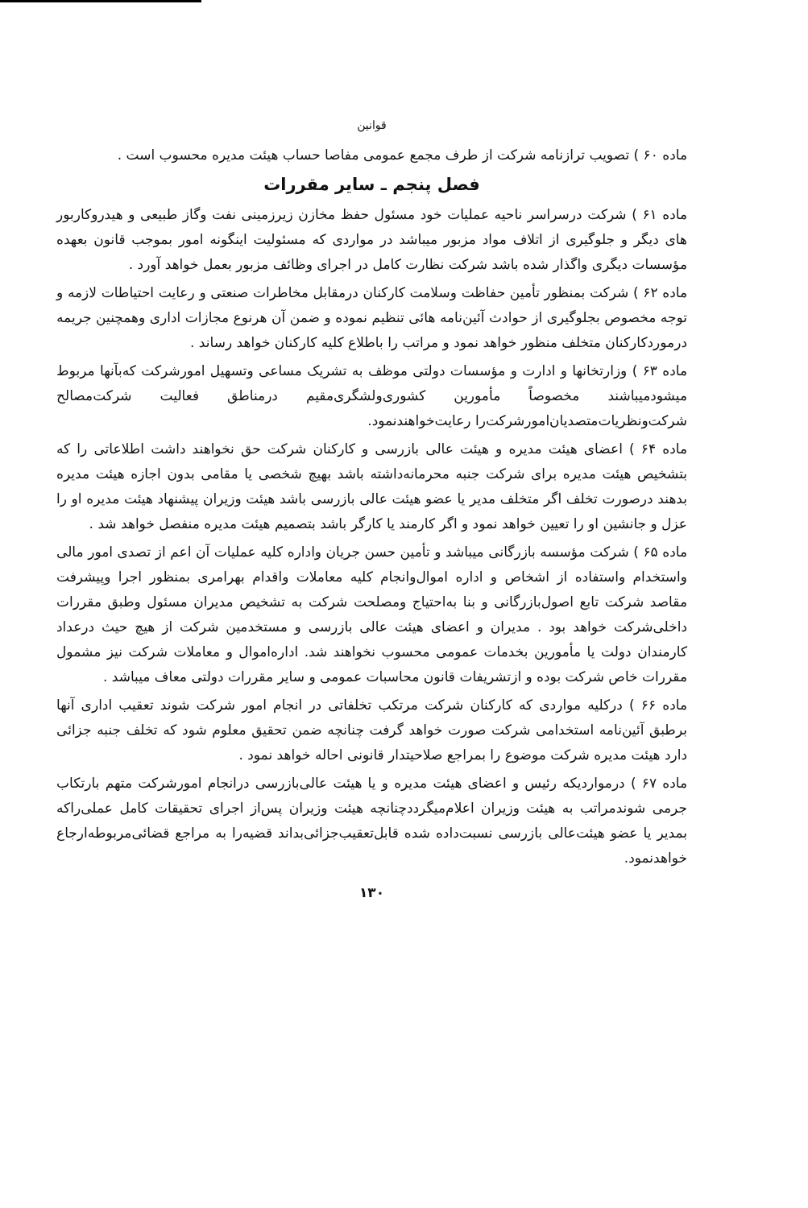قوانین
ماده ۶۰ ) تصویب ترازنامه شرکت از طرف مجمع عمومی مفاصا حساب هیئت مدیره محسوب است .
فصل پنجم ـ سایر مقررات
ماده ۶۱ ) شرکت درسراسر ناحیه عملیات خود مسئول حفظ مخازن زیرزمینی نفت وگاز طبیعی و هیدروکاربور های دیگر و جلوگیری از اتلاف مواد مزبور میباشد در مواردی که مسئولیت اینگونه امور بموجب قانون بعهده مؤسسات دیگری واگذار شده باشد شرکت نظارت کامل در اجرای وظائف مزبور بعمل خواهد آورد .
ماده ۶۲ ) شرکت بمنظور تأمین حفاظت وسلامت کارکنان درمقابل مخاطرات صنعتی و رعایت احتیاطات لازمه و توجه مخصوص بجلوگیری از حوادث آئین‌نامه هائی تنظیم نموده و ضمن آن هرنوع مجازات اداری وهمچنین جریمه درموردکارکنان متخلف منظور خواهد نمود و مراتب را باطلاع کلیه کارکنان خواهد رساند .
ماده ۶۳ ) وزارتخانها و ادارت و مؤسسات دولتی موظف به تشریک مساعی وتسهیل امورشرکت که‌بآنها مربوط میشودمیباشند مخصوصاً مأمورین کشوری‌ولشگری‌مقیم درمناطق فعالیت شرکت‌مصالح شرکت‌ونظریات‌متصدیان‌امورشرکت‌را رعایت‌خواهندنمود.
ماده ۶۴ ) اعضای هیئت مدیره و هیئت عالی بازرسی و کارکنان شرکت حق نخواهند داشت اطلاعاتی را که بتشخیص هیئت مدیره برای شرکت جنبه محرمانه‌داشته باشد بهیچ شخصی یا مقامی بدون اجازه هیئت مدیره بدهند درصورت تخلف اگر متخلف مدیر یا عضو هیئت عالی بازرسی باشد هیئت وزیران پیشنهاد هیئت مدیره او را عزل و جانشین او را تعیین خواهد نمود و اگر کارمند یا کارگر باشد بتصمیم هیئت مدیره منفصل خواهد شد .
ماده ۶۵ ) شرکت مؤسسه بازرگانی میباشد و تأمین حسن جریان واداره کلیه عملیات آن اعم از تصدی امور مالی واستخدام واستفاده از اشخاص و اداره اموال‌وانجام کلیه معاملات واقدام بهرامری بمنظور اجرا وپیشرفت مقاصد شرکت تابع اصول‌بازرگانی و بنا به‌احتیاج ومصلحت شرکت به تشخیص مدیران مسئول وطبق مقررات داخلی‌شرکت خواهد بود . مدیران و اعضای هیئت عالی بازرسی و مستخدمین شرکت از هیچ حیث درعداد کارمندان دولت یا مأمورین بخدمات عمومی محسوب نخواهند شد. اداره‌اموال و معاملات شرکت نیز مشمول مقررات خاص شرکت بوده و ازتشریفات قانون محاسبات عمومی و سایر مقررات دولتی معاف میباشد .
ماده ۶۶ ) درکلیه مواردی که کارکنان شرکت مرتکب تخلفاتی در انجام امور شرکت شوند تعقیب اداری آنها برطبق آئین‌نامه استخدامی شرکت صورت خواهد گرفت چنانچه ضمن تحقیق معلوم شود که تخلف جنبه جزائی دارد هیئت مدیره شرکت موضوع را بمراجع صلاحیتدار قانونی احاله خواهد نمود .
ماده ۶۷ ) درمواردیکه رئیس و اعضای هیئت مدیره و یا هیئت عالی‌بازرسی درانجام امورشرکت متهم بارتکاب جرمی شوندمراتب به هیئت وزیران اعلام‌میگرددچنانچه هیئت وزیران پس‌از اجرای تحقیقات کامل عملی‌راکه بمدیر یا عضو هیئت‌عالی بازرسی نسبت‌داده شده قابل‌تعقیب‌جزائی‌بداند قضیه‌را به مراجع قضائی‌مربوطه‌ارجاع خواهدنمود.
۱۳۰